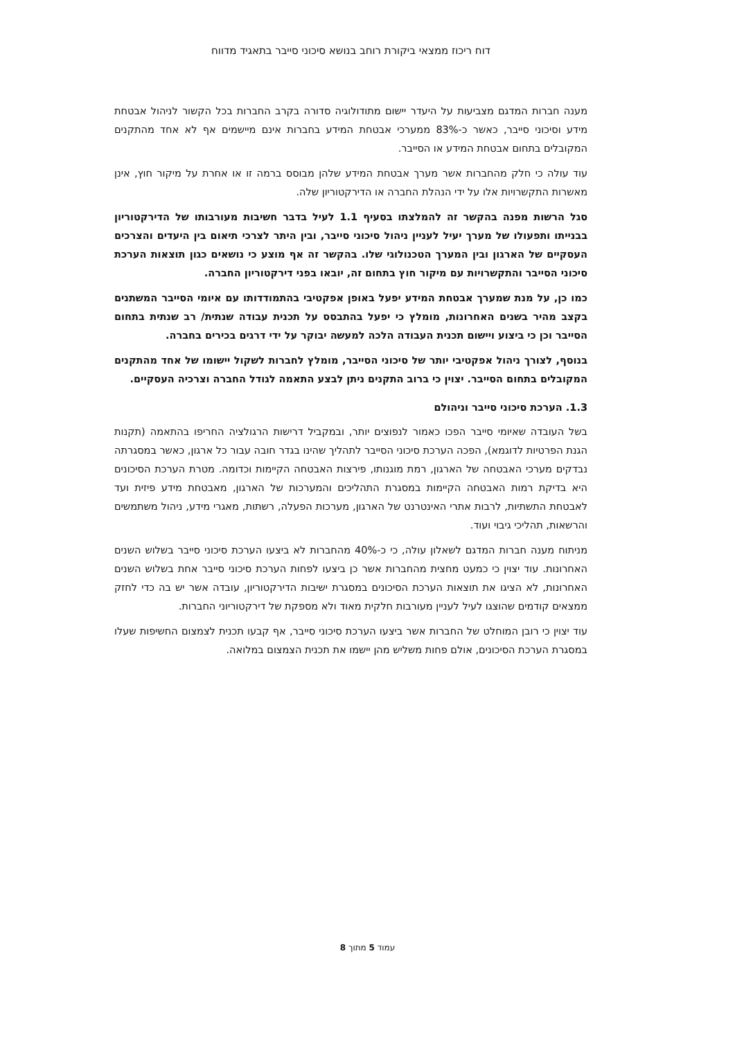דוח ריכוז ממצאי ביקורת רוחב בנושא סיכוני סייבר בתאגיד מדווח
מענה חברות המדגם מצביעות על היעדר יישום מתודולוגיה סדורה בקרב החברות בכל הקשור לניהול אבטחת מידע וסיכוני סייבר, כאשר כ-83% ממערכי אבטחת המידע בחברות אינם מיישמים אף לא אחד מהתקנים המקובלים בתחום אבטחת המידע או הסייבר.
עוד עולה כי חלק מהחברות אשר מערך אבטחת המידע שלהן מבוסס ברמה זו או אחרת על מיקור חוץ, אינן מאשרות התקשרויות אלו על ידי הנהלת החברה או הדירקטוריון שלה.
סגל הרשות מפנה בהקשר זה להמלצתו בסעיף 1.1 לעיל בדבר חשיבות מעורבותו של הדירקטוריון בבנייתו ותפעולו של מערך יעיל לעניין ניהול סיכוני סייבר, ובין היתר לצרכי תיאום בין היעדים והצרכים העסקיים של הארגון ובין המערך הטכנולוגי שלו. בהקשר זה אף מוצע כי נושאים כגון תוצאות הערכת סיכוני הסייבר והתקשרויות עם מיקור חוץ בתחום זה, יובאו בפני דירקטוריון החברה.
כמו כן, על מנת שמערך אבטחת המידע יפעל באופן אפקטיבי בהתמודדותו עם איומי הסייבר המשתנים בקצב מהיר בשנים האחרונות, מומלץ כי יפעל בהתבסס על תכנית עבודה שנתית/ רב שנתית בתחום הסייבר וכן כי ביצוע ויישום תכנית העבודה הלכה למעשה יבוקר על ידי דרגים בכירים בחברה.
בנוסף, לצורך ניהול אפקטיבי יותר של סיכוני הסייבר, מומלץ לחברות לשקול יישומו של אחד מהתקנים המקובלים בתחום הסייבר. יצוין כי ברוב התקנים ניתן לבצע התאמה לגודל החברה וצרכיה העסקיים.
1.3. הערכת סיכוני סייבר וניהולם
בשל העובדה שאיומי סייבר הפכו כאמור לנפוצים יותר, ובמקביל דרישות הרגולציה החריפו בהתאמה (תקנות הגנת הפרטיות לדוגמא), הפכה הערכת סיכוני הסייבר לתהליך שהינו בגדר חובה עבור כל ארגון, כאשר במסגרתה נבדקים מערכי האבטחה של הארגון, רמת מוגנותו, פירצות האבטחה הקיימות וכדומה. מטרת הערכת הסיכונים היא בדיקת רמות האבטחה הקיימות במסגרת התהליכים והמערכות של הארגון, מאבטחת מידע פיזית ועד לאבטחת התשתיות, לרבות אתרי האינטרנט של הארגון, מערכות הפעלה, רשתות, מאגרי מידע, ניהול משתמשים והרשאות, תהליכי גיבוי ועוד.
מניתוח מענה חברות המדגם לשאלון עולה, כי כ-40% מהחברות לא ביצעו הערכת סיכוני סייבר בשלוש השנים האחרונות. עוד יצוין כי כמעט מחצית מהחברות אשר כן ביצעו לפחות הערכת סיכוני סייבר אחת בשלוש השנים האחרונות, לא הציגו את תוצאות הערכת הסיכונים במסגרת ישיבות הדירקטוריון, עובדה אשר יש בה כדי לחזק ממצאים קודמים שהוצגו לעיל לעניין מעורבות חלקית מאוד ולא מספקת של דירקטוריוני החברות.
עוד יצוין כי רובן המוחלט של החברות אשר ביצעו הערכת סיכוני סייבר, אף קבעו תכנית לצמצום החשיפות שעלו במסגרת הערכת הסיכונים, אולם פחות משליש מהן יישמו את תכנית הצמצום במלואה.
עמוד 5 מתוך 8